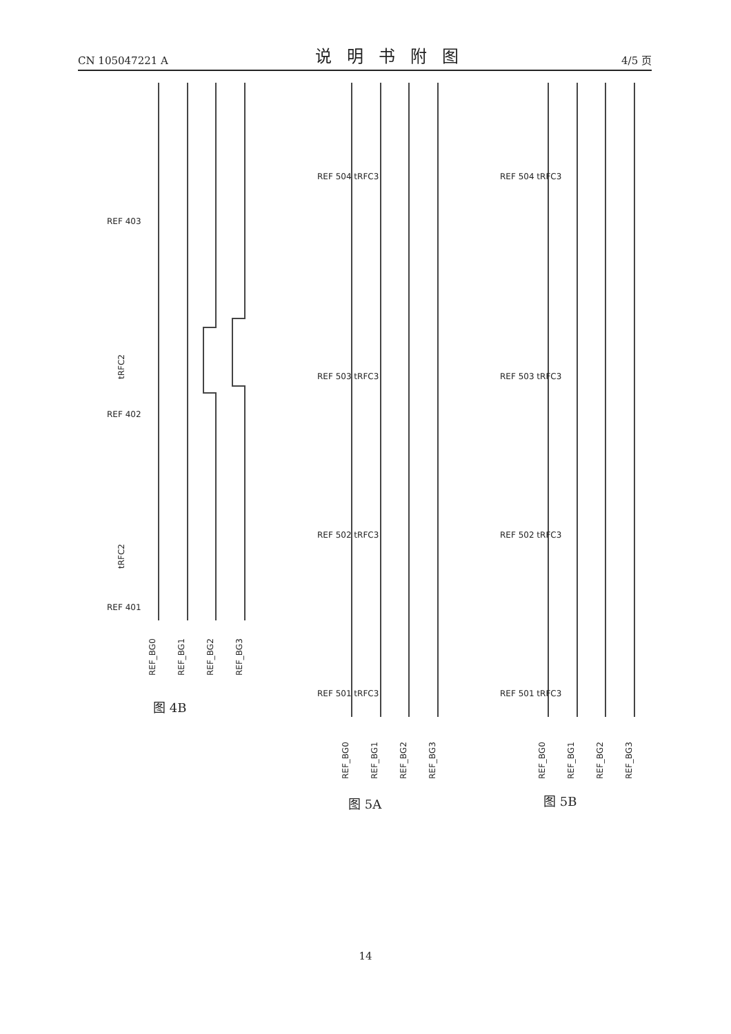CN 105047221 A 说明书附图 4/5 页
REF_BG0
REF_BG1
REF_BG2
REF_BG3
tRFC2
tRFC2
REF 403
REF 402
REF 401
图 4B
REF_BG0
REF_BG1
REF_BG2
REF_BG3
REF 504 tRFC3
REF 503 tRFC3
REF 502 tRFC3
REF 501 tRFC3
图 5A
REF_BG0
REF_BG1
REF_BG2
REF_BG3
REF 504 tRFC3
REF 503 tRFC3
REF 502 tRFC3
REF 501 tRFC3
图 5B
14